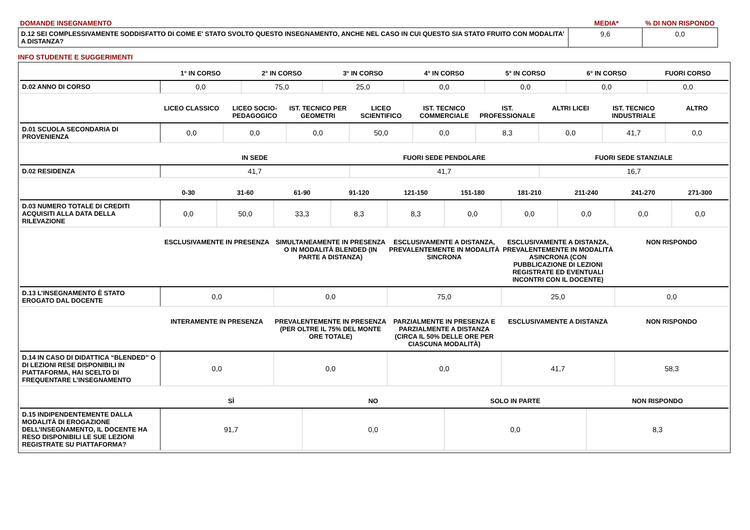| DOMANDE INSEGNAMENTO | MEDIA* | % DI NON RISPONDO |
| D.12 SEI COMPLESSIVAMENTE SODDISFATTO DI COME E' STATO SVOLTO QUESTO INSEGNAMENTO, ANCHE NEL CASO IN CUI QUESTO SIA STATO FRUITO CON MODALITA’ A DISTANZA? | 9,6 | 0,0 |
INFO STUDENTE E SUGGERIMENTI
| | 1° IN CORSO | 2° IN CORSO | 3° IN CORSO | 4° IN CORSO | 5° IN CORSO | 6° IN CORSO | FUORI CORSO |
| --- | --- | --- | --- | --- | --- | --- | --- |
| D.02 ANNO DI CORSO | 0,0 | 75,0 | 25,0 | 0,0 | 0,0 | 0,0 | 0,0 |
| | LICEO CLASSICO | LICEO SOCIO-PEDAGOGICO | IST. TECNICO PER GEOMETRI | LICEO SCIENTIFICO | IST. TECNICO COMMERCIALE | IST. PROFESSIONALE | ALTRI LICEI | IST. TECNICO INDUSTRIALE | ALTRO |
| --- | --- | --- | --- | --- | --- | --- | --- | --- | --- |
| D.01 SCUOLA SECONDARIA DI PROVENIENZA | 0,0 | 0,0 | 0,0 | 50,0 | 0,0 | 8,3 | 0,0 | 41,7 | 0,0 |
| | IN SEDE | FUORI SEDE PENDOLARE | FUORI SEDE STANZIALE |
| --- | --- | --- | --- |
| D.02 RESIDENZA | 41,7 | 41,7 | 16,7 |
| | 0-30 | 31-60 | 61-90 | 91-120 | 121-150 | 151-180 | 181-210 | 211-240 | 241-270 | 271-300 |
| --- | --- | --- | --- | --- | --- | --- | --- | --- | --- | --- |
| D.03 NUMERO TOTALE DI CREDITI ACQUISITI ALLA DATA DELLA RILEVAZIONE | 0,0 | 50,0 | 33,3 | 8,3 | 8,3 | 0,0 | 0,0 | 0,0 | 0,0 | 0,0 |
| | ESCLUSIVAMENTE IN PRESENZA | SIMULTANEAMENTE IN PRESENZA O IN MODALITÀ BLENDED (IN PARTE A DISTANZA) | ESCLUSIVAMENTE A DISTANZA, PREVALENTEMENTE IN MODALITÀ SINCRONA | ESCLUSIVAMENTE A DISTANZA, PREVALENTEMENTE IN MODALITÀ ASINCRONA (CON PUBBLICAZIONE DI LEZIONI REGISTRATE ED EVENTUALI INCONTRI CON IL DOCENTE) | NON RISPONDO |
| --- | --- | --- | --- | --- | --- |
| D.13 L’INSEGNAMENTO È STATO EROGATO DAL DOCENTE | 0,0 | 0,0 | 75,0 | 25,0 | 0,0 |
| | INTERAMENTE IN PRESENZA | PREVALENTEMENTE IN PRESENZA (PER OLTRE IL 75% DEL MONTE ORE TOTALE) | PARZIALMENTE IN PRESENZA E PARZIALMENTE A DISTANZA (CIRCA IL 50% DELLE ORE PER CIASCUNA MODALITÀ) | ESCLUSIVAMENTE A DISTANZA | NON RISPONDO |
| --- | --- | --- | --- | --- | --- |
| D.14 IN CASO DI DIDATTICA “BLENDED” O DI LEZIONI RESE DISPONIBILI IN PIATTAFORMA, HAI SCELTO DI FREQUENTARE L’INSEGNAMENTO | 0,0 | 0,0 | 0,0 | 41,7 | 58,3 |
| | SÌ | NO | SOLO IN PARTE | NON RISPONDO |
| --- | --- | --- | --- | --- |
| D.15 INDIPENDENTEMENTE DALLA MODALITÀ DI EROGAZIONE DELL’INSEGNAMENTO, IL DOCENTE HA RESO DISPONIBILI LE SUE LEZIONI REGISTRATE SU PIATTAFORMA? | 91,7 | 0,0 | 0,0 | 8,3 |